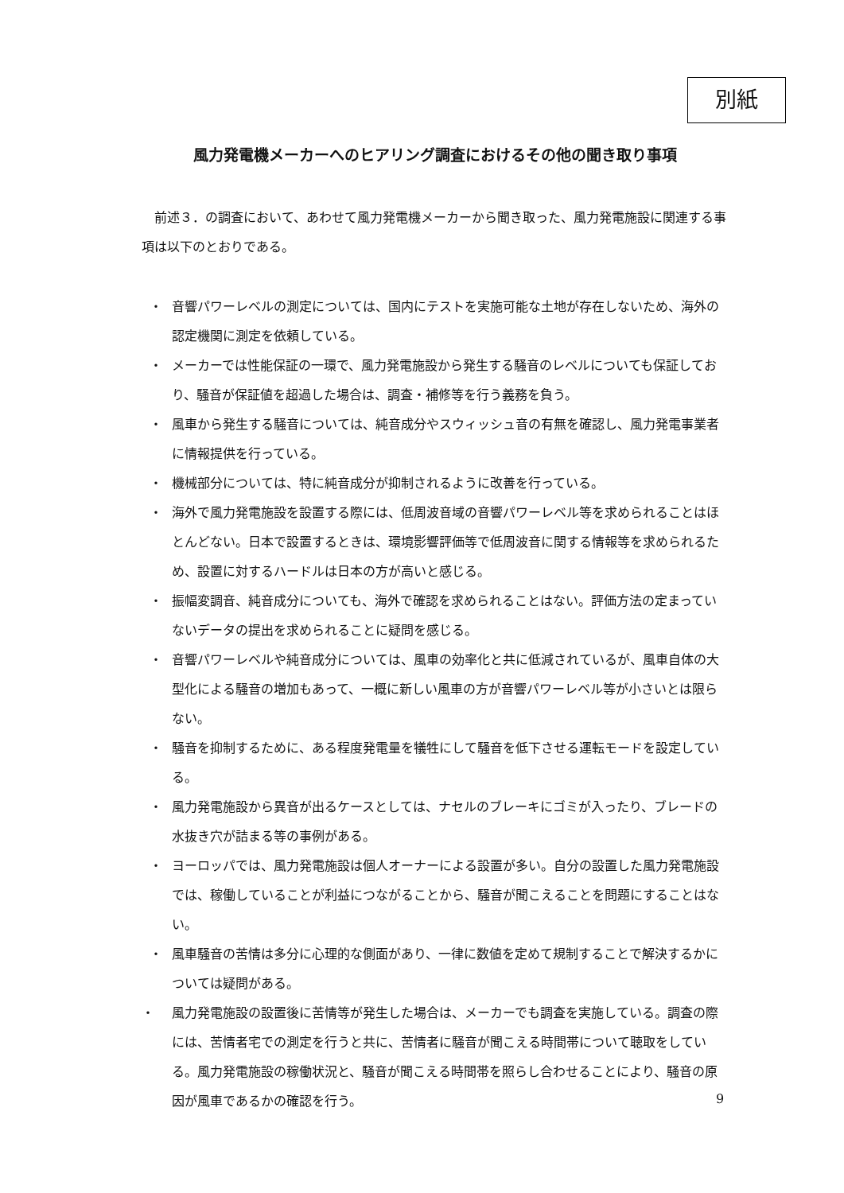別紙
風力発電機メーカーへのヒアリング調査におけるその他の聞き取り事項
前述３．の調査において、あわせて風力発電機メーカーから聞き取った、風力発電施設に関連する事項は以下のとおりである。
・ 音響パワーレベルの測定については、国内にテストを実施可能な土地が存在しないため、海外の認定機関に測定を依頼している。
・ メーカーでは性能保証の一環で、風力発電施設から発生する騒音のレベルについても保証しており、騒音が保証値を超過した場合は、調査・補修等を行う義務を負う。
・ 風車から発生する騒音については、純音成分やスウィッシュ音の有無を確認し、風力発電事業者に情報提供を行っている。
・ 機械部分については、特に純音成分が抑制されるように改善を行っている。
・ 海外で風力発電施設を設置する際には、低周波音域の音響パワーレベル等を求められることはほとんどない。日本で設置するときは、環境影響評価等で低周波音に関する情報等を求められるため、設置に対するハードルは日本の方が高いと感じる。
・ 振幅変調音、純音成分についても、海外で確認を求められることはない。評価方法の定まっていないデータの提出を求められることに疑問を感じる。
・ 音響パワーレベルや純音成分については、風車の効率化と共に低減されているが、風車自体の大型化による騒音の増加もあって、一概に新しい風車の方が音響パワーレベル等が小さいとは限らない。
・ 騒音を抑制するために、ある程度発電量を犠牲にして騒音を低下させる運転モードを設定している。
・ 風力発電施設から異音が出るケースとしては、ナセルのブレーキにゴミが入ったり、ブレードの水抜き穴が詰まる等の事例がある。
・ ヨーロッパでは、風力発電施設は個人オーナーによる設置が多い。自分の設置した風力発電施設では、稼働していることが利益につながることから、騒音が聞こえることを問題にすることはない。
・ 風車騒音の苦情は多分に心理的な側面があり、一律に数値を定めて規制することで解決するかについては疑問がある。
・ 風力発電施設の設置後に苦情等が発生した場合は、メーカーでも調査を実施している。調査の際には、苦情者宅での測定を行うと共に、苦情者に騒音が聞こえる時間帯について聴取をしている。風力発電施設の稼働状況と、騒音が聞こえる時間帯を照らし合わせることにより、騒音の原因が風車であるかの確認を行う。
9